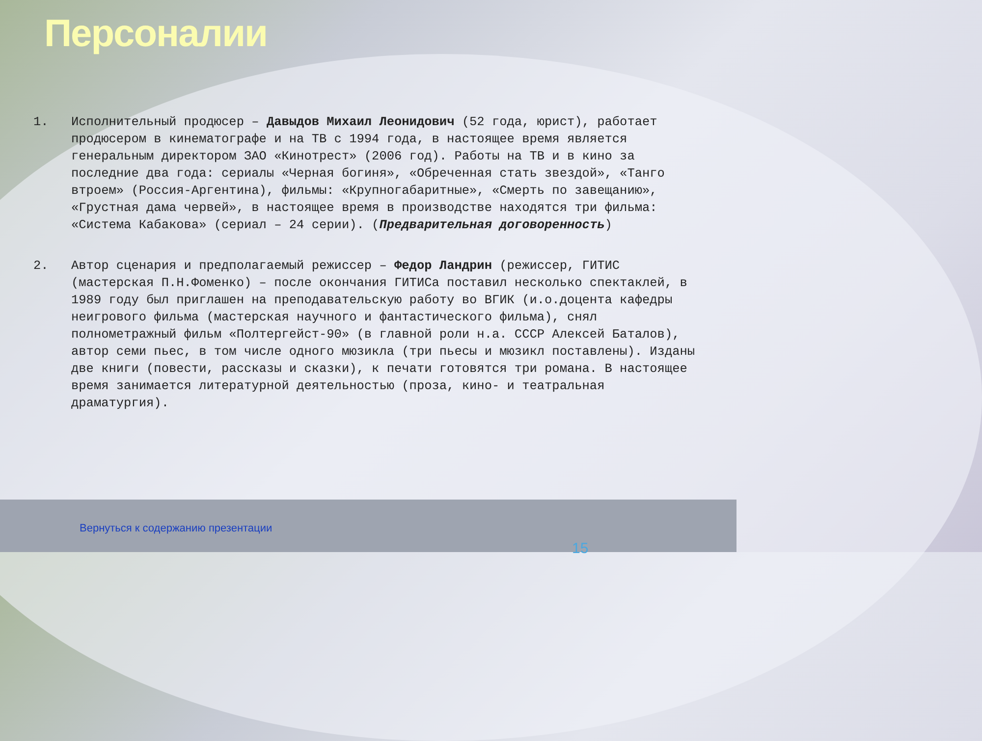Персоналии
1. Исполнительный продюсер – Давыдов Михаил Леонидович (52 года, юрист), работает продюсером в кинематографе и на ТВ с 1994 года, в настоящее время является генеральным директором ЗАО «Кинотрест» (2006 год). Работы на ТВ и в кино за последние два года: сериалы «Черная богиня», «Обреченная стать звездой», «Танго втроем» (Россия-Аргентина), фильмы: «Крупногабаритные», «Смерть по завещанию», «Грустная дама червей», в настоящее время в производстве находятся три фильма: «Система Кабакова» (сериал – 24 серии). (Предварительная договоренность)
2. Автор сценария и предполагаемый режиссер – Федор Ландрин (режиссер, ГИТИС (мастерская П.Н.Фоменко) – после окончания ГИТИСа поставил несколько спектаклей, в 1989 году был приглашен на преподавательскую работу во ВГИК (и.о.доцента кафедры неигрового фильма (мастерская научного и фантастического фильма), снял полнометражный фильм «Полтергейст-90» (в главной роли н.а. СССР Алексей Баталов), автор семи пьес, в том числе одного мюзикла (три пьесы и мюзикл поставлены). Изданы две книги (повести, рассказы и сказки), к печати готовятся три романа. В настоящее время занимается литературной деятельностью (проза, кино- и театральная драматургия).
Вернуться к содержанию презентации
15